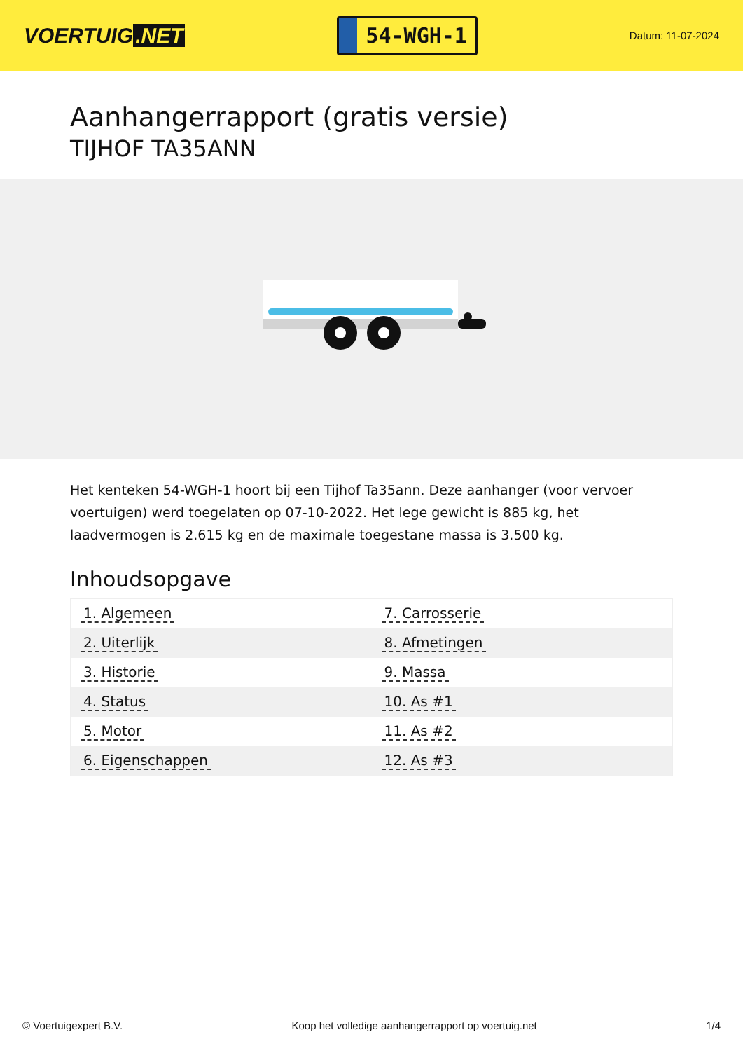VOERTUIG.NET
54-WGH-1
Datum: 11-07-2024
Aanhangerrapport (gratis versie)
TIJHOF TA35ANN
Het kenteken 54-WGH-1 hoort bij een Tijhof Ta35ann. Deze aanhanger (voor vervoer voertuigen) werd toegelaten op 07-10-2022. Het lege gewicht is 885 kg, het laadvermogen is 2.615 kg en de maximale toegestane massa is 3.500 kg.
Inhoudsopgave
| 1. Algemeen | 7. Carrosserie |
| 2. Uiterlijk | 8. Afmetingen |
| 3. Historie | 9. Massa |
| 4. Status | 10. As #1 |
| 5. Motor | 11. As #2 |
| 6. Eigenschappen | 12. As #3 |
© Voertuigexpert B.V. Koop het volledige aanhangerrapport op voertuig.net 1/4